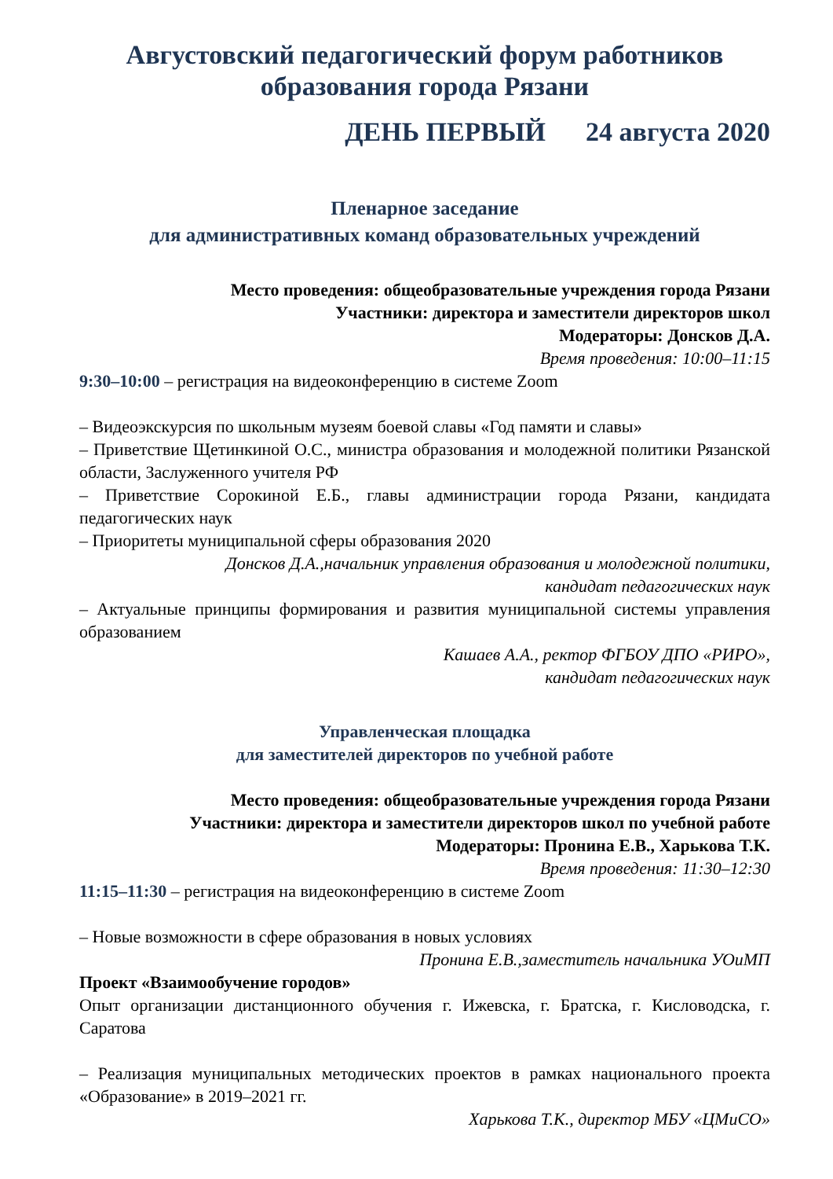Августовский педагогический форум работников
образования города Рязани
ДЕНЬ ПЕРВЫЙ 24 августа 2020
Пленарное заседание
для административных команд образовательных учреждений
Место проведения: общеобразовательные учреждения города Рязани
Участники: директора и заместители директоров школ
Модераторы: Донсков Д.А.
Время проведения: 10:00–11:15
9:30–10:00 – регистрация на видеоконференцию в системе Zoom
– Видеоэкскурсия по школьным музеям боевой славы «Год памяти и славы»
– Приветствие Щетинкиной О.С., министра образования и молодежной политики Рязанской области, Заслуженного учителя РФ
– Приветствие Сорокиной Е.Б., главы администрации города Рязани, кандидата педагогических наук
– Приоритеты муниципальной сферы образования 2020
Донсков Д.А.,начальник управления образования и молодежной политики,
кандидат педагогических наук
– Актуальные принципы формирования и развития муниципальной системы управления образованием
Кашаев А.А., ректор ФГБОУ ДПО «РИРО»,
кандидат педагогических наук
Управленческая площадка
для заместителей директоров по учебной работе
Место проведения: общеобразовательные учреждения города Рязани
Участники: директора и заместители директоров школ по учебной работе
Модераторы: Пронина Е.В., Харькова Т.К.
Время проведения: 11:30–12:30
11:15–11:30 – регистрация на видеоконференцию в системе Zoom
– Новые возможности в сфере образования в новых условиях
Пронина Е.В.,заместитель начальника УОиМП
Проект «Взаимообучение городов»
Опыт организации дистанционного обучения г. Ижевска, г. Братска, г. Кисловодска, г. Саратова
– Реализация муниципальных методических проектов в рамках национального проекта «Образование» в 2019–2021 гг.
Харькова Т.К., директор МБУ «ЦМиСО»